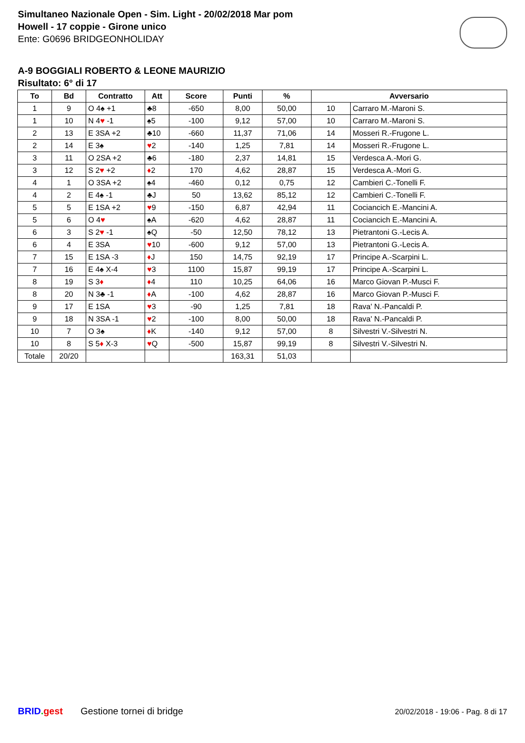Simultaneo Nazionale Open - Sim. Light - 20/02/2018 Mar pom
Howell - 17 coppie - Girone unico
Ente: G0696 BRIDGEONHOLIDAY
A-9 BOGGIALI ROBERTO & LEONE MAURIZIO
Risultato: 6° di 17
| To | Bd | Contratto | Att | Score | Punti | % | Avversario | |
| --- | --- | --- | --- | --- | --- | --- | --- | --- |
| 1 | 9 | O 4♠ +1 | ♣8 | -650 | 8,00 | 50,00 | 10 | Carraro M.-Maroni S. |
| 1 | 10 | N 4 ♥ -1 | ♠5 | -100 | 9,12 | 57,00 | 10 | Carraro M.-Maroni S. |
| 2 | 13 | E 3SA +2 | ♣10 | -660 | 11,37 | 71,06 | 14 | Mosseri R.-Frugone L. |
| 2 | 14 | E 3♠ | ♥ 2 | -140 | 1,25 | 7,81 | 14 | Mosseri R.-Frugone L. |
| 3 | 11 | O 2SA +2 | ♣6 | -180 | 2,37 | 14,81 | 15 | Verdesca A.-Mori G. |
| 3 | 12 | S 2 ♥ +2 | ♦ 2 | 170 | 4,62 | 28,87 | 15 | Verdesca A.-Mori G. |
| 4 | 1 | O 3SA +2 | ♠4 | -460 | 0,12 | 0,75 | 12 | Cambieri C.-Tonelli F. |
| 4 | 2 | E 4♠ -1 | ♣J | 50 | 13,62 | 85,12 | 12 | Cambieri C.-Tonelli F. |
| 5 | 5 | E 1SA +2 | ♥ 9 | -150 | 6,87 | 42,94 | 11 | Cociancich E.-Mancini A. |
| 5 | 6 | O 4 ♥ | ♠A | -620 | 4,62 | 28,87 | 11 | Cociancich E.-Mancini A. |
| 6 | 3 | S 2 ♥ -1 | ♠Q | -50 | 12,50 | 78,12 | 13 | Pietrantoni G.-Lecis A. |
| 6 | 4 | E 3SA | ♥ 10 | -600 | 9,12 | 57,00 | 13 | Pietrantoni G.-Lecis A. |
| 7 | 15 | E 1SA -3 | ♦ J | 150 | 14,75 | 92,19 | 17 | Principe A.-Scarpini L. |
| 7 | 16 | E 4♠ X-4 | ♥ 3 | 1100 | 15,87 | 99,19 | 17 | Principe A.-Scarpini L. |
| 8 | 19 | S 3 ♦ | ♦ 4 | 110 | 10,25 | 64,06 | 16 | Marco Giovan P.-Musci F. |
| 8 | 20 | N 3♣ -1 | ♦ A | -100 | 4,62 | 28,87 | 16 | Marco Giovan P.-Musci F. |
| 9 | 17 | E 1SA | ♥ 3 | -90 | 1,25 | 7,81 | 18 | Rava' N.-Pancaldi P. |
| 9 | 18 | N 3SA -1 | ♥ 2 | -100 | 8,00 | 50,00 | 18 | Rava' N.-Pancaldi P. |
| 10 | 7 | O 3♠ | ♦ K | -140 | 9,12 | 57,00 | 8 | Silvestri V.-Silvestri N. |
| 10 | 8 | S 5 ♦ X-3 | ♥ Q | -500 | 15,87 | 99,19 | 8 | Silvestri V.-Silvestri N. |
| Totale | 20/20 | | | | 163,31 | 51,03 | | |
BRID. gest Gestione tornei di bridge 20/02/2018 - 19:06 - Pag. 8 di 17